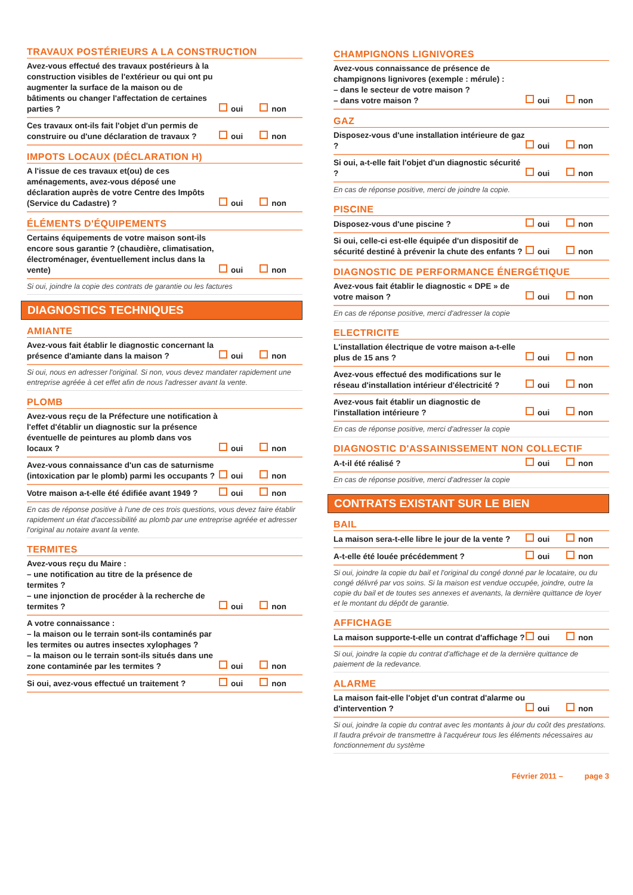TRAVAUX POSTÉRIEURS A LA CONSTRUCTION
Avez-vous effectué des travaux postérieurs à la construction visibles de l'extérieur ou qui ont pu augmenter la surface de la maison ou de bâtiments ou changer l'affectation de certaines parties ?
oui non
Ces travaux ont-ils fait l'objet d'un permis de construire ou d'une déclaration de travaux ?
oui non
IMPOTS LOCAUX (DÉCLARATION H)
A l'issue de ces travaux et(ou) de ces aménagements, avez-vous déposé une déclaration auprès de votre Centre des Impôts (Service du Cadastre) ?
oui non
ÉLÉMENTS D'ÉQUIPEMENTS
Certains équipements de votre maison sont-ils encore sous garantie ? (chaudière, climatisation, électroménager, éventuellement inclus dans la vente)
oui non
Si oui, joindre la copie des contrats de garantie ou les factures
DIAGNOSTICS TECHNIQUES
AMIANTE
Avez-vous fait établir le diagnostic concernant la présence d'amiante dans la maison ?
oui non
Si oui, nous en adresser l'original. Si non, vous devez mandater rapidement une entreprise agréée à cet effet afin de nous l'adresser avant la vente.
PLOMB
Avez-vous reçu de la Préfecture une notification à l'effet d'établir un diagnostic sur la présence éventuelle de peintures au plomb dans vos locaux ?
oui non
Avez-vous connaissance d'un cas de saturnisme (intoxication par le plomb) parmi les occupants ?
oui non
Votre maison a-t-elle été édifiée avant 1949 ?
oui non
En cas de réponse positive à l'une de ces trois questions, vous devez faire établir rapidement un état d'accessibilité au plomb par une entreprise agréée et adresser l'original au notaire avant la vente.
TERMITES
Avez-vous reçu du Maire :
– une notification au titre de la présence de termites ?
– une injonction de procéder à la recherche de termites ?
oui non
A votre connaissance :
– la maison ou le terrain sont-ils contaminés par les termites ou autres insectes xylophages ?
– la maison ou le terrain sont-ils situés dans une zone contaminée par les termites ?
oui non
Si oui, avez-vous effectué un traitement ?
oui non
CHAMPIGNONS LIGNIVORES
Avez-vous connaissance de présence de champignons lignivores (exemple : mérule) :
– dans le secteur de votre maison ?
– dans votre maison ?
oui non
GAZ
Disposez-vous d'une installation intérieure de gaz ?
oui non
Si oui, a-t-elle fait l'objet d'un diagnostic sécurité ?
oui non
En cas de réponse positive, merci de joindre la copie.
PISCINE
Disposez-vous d'une piscine ?
oui non
Si oui, celle-ci est-elle équipée d'un dispositif de sécurité destiné à prévenir la chute des enfants ?
oui non
DIAGNOSTIC DE PERFORMANCE ÉNERGÉTIQUE
Avez-vous fait établir le diagnostic « DPE » de votre maison ?
oui non
En cas de réponse positive, merci d'adresser la copie
ELECTRICITE
L'installation électrique de votre maison a-t-elle plus de 15 ans ?
oui non
Avez-vous effectué des modifications sur le réseau d'installation intérieur d'électricité ?
oui non
Avez-vous fait établir un diagnostic de l'installation intérieure ?
oui non
En cas de réponse positive, merci d'adresser la copie
DIAGNOSTIC D'ASSAINISSEMENT NON COLLECTIF
A-t-il été réalisé ?
oui non
En cas de réponse positive, merci d'adresser la copie
CONTRATS EXISTANT SUR LE BIEN
BAIL
La maison sera-t-elle libre le jour de la vente ?
oui non
A-t-elle été louée précédemment ?
oui non
Si oui, joindre la copie du bail et l'original du congé donné par le locataire, ou du congé délivré par vos soins. Si la maison est vendue occupée, joindre, outre la copie du bail et de toutes ses annexes et avenants, la dernière quittance de loyer et le montant du dépôt de garantie.
AFFICHAGE
La maison supporte-t-elle un contrat d'affichage ?
oui non
Si oui, joindre la copie du contrat d'affichage et de la dernière quittance de paiement de la redevance.
ALARME
La maison fait-elle l'objet d'un contrat d'alarme ou d'intervention ?
oui non
Si oui, joindre la copie du contrat avec les montants à jour du coût des prestations. Il faudra prévoir de transmettre à l'acquéreur tous les éléments nécessaires au fonctionnement du système
Février 2011 – page 3